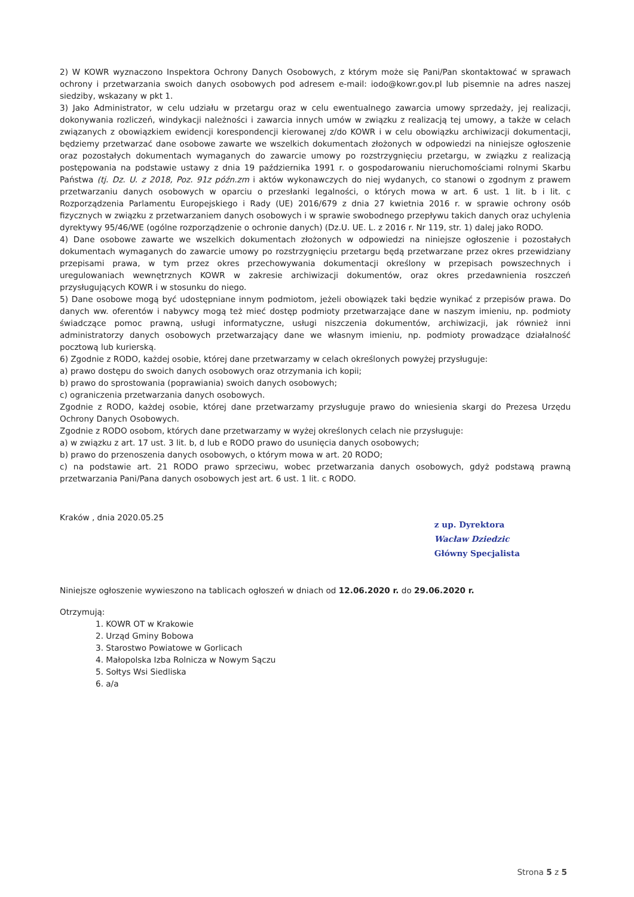2) W KOWR wyznaczono Inspektora Ochrony Danych Osobowych, z którym może się Pani/Pan skontaktować w sprawach ochrony i przetwarzania swoich danych osobowych pod adresem e-mail: iodo@kowr.gov.pl lub pisemnie na adres naszej siedziby, wskazany w pkt 1.
3) Jako Administrator, w celu udziału w przetargu oraz w celu ewentualnego zawarcia umowy sprzedaży, jej realizacji, dokonywania rozliczeń, windykacji należności i zawarcia innych umów w związku z realizacją tej umowy, a także w celach związanych z obowiązkiem ewidencji korespondencji kierowanej z/do KOWR i w celu obowiązku archiwizacji dokumentacji, będziemy przetwarzać dane osobowe zawarte we wszelkich dokumentach złożonych w odpowiedzi na niniejsze ogłoszenie oraz pozostałych dokumentach wymaganych do zawarcie umowy po rozstrzygnięciu przetargu, w związku z realizacją postępowania na podstawie ustawy z dnia 19 października 1991 r. o gospodarowaniu nieruchomościami rolnymi Skarbu Państwa (tj. Dz. U. z 2018, Poz. 91z późn.zm i aktów wykonawczych do niej wydanych, co stanowi o zgodnym z prawem przetwarzaniu danych osobowych w oparciu o przesłanki legalności, o których mowa w art. 6 ust. 1 lit. b i lit. c Rozporządzenia Parlamentu Europejskiego i Rady (UE) 2016/679 z dnia 27 kwietnia 2016 r. w sprawie ochrony osób fizycznych w związku z przetwarzaniem danych osobowych i w sprawie swobodnego przepływu takich danych oraz uchylenia dyrektywy 95/46/WE (ogólne rozporządzenie o ochronie danych) (Dz.U. UE. L. z 2016 r. Nr 119, str. 1) dalej jako RODO.
4) Dane osobowe zawarte we wszelkich dokumentach złożonych w odpowiedzi na niniejsze ogłoszenie i pozostałych dokumentach wymaganych do zawarcie umowy po rozstrzygnięciu przetargu będą przetwarzane przez okres przewidziany przepisami prawa, w tym przez okres przechowywania dokumentacji określony w przepisach powszechnych i uregulowaniach wewnętrznych KOWR w zakresie archiwizacji dokumentów, oraz okres przedawnienia roszczeń przysługujących KOWR i w stosunku do niego.
5) Dane osobowe mogą być udostępniane innym podmiotom, jeżeli obowiązek taki będzie wynikać z przepisów prawa. Do danych ww. oferentów i nabywcy mogą też mieć dostęp podmioty przetwarzające dane w naszym imieniu, np. podmioty świadczące pomoc prawną, usługi informatyczne, usługi niszczenia dokumentów, archiwizacji, jak również inni administratorzy danych osobowych przetwarzający dane we własnym imieniu, np. podmioty prowadzące działalność pocztową lub kurierską.
6) Zgodnie z RODO, każdej osobie, której dane przetwarzamy w celach określonych powyżej przysługuje:
a) prawo dostępu do swoich danych osobowych oraz otrzymania ich kopii;
b) prawo do sprostowania (poprawiania) swoich danych osobowych;
c) ograniczenia przetwarzania danych osobowych.
Zgodnie z RODO, każdej osobie, której dane przetwarzamy przysługuje prawo do wniesienia skargi do Prezesa Urzędu Ochrony Danych Osobowych.
Zgodnie z RODO osobom, których dane przetwarzamy w wyżej określonych celach nie przysługuje:
a) w związku z art. 17 ust. 3 lit. b, d lub e RODO prawo do usunięcia danych osobowych;
b) prawo do przenoszenia danych osobowych, o którym mowa w art. 20 RODO;
c) na podstawie art. 21 RODO prawo sprzeciwu, wobec przetwarzania danych osobowych, gdyż podstawą prawną przetwarzania Pani/Pana danych osobowych jest art. 6 ust. 1 lit. c RODO.
Kraków , dnia 2020.05.25
z up. Dyrektora
Wacław Dziedzic
Główny Specjalista
Niniejsze ogłoszenie wywieszono na tablicach ogłoszeń w dniach od 12.06.2020 r. do 29.06.2020 r.
Otrzymują:
1. KOWR OT w Krakowie
2. Urząd Gminy Bobowa
3. Starostwo Powiatowe w Gorlicach
4. Małopolska Izba Rolnicza w Nowym Sączu
5. Sołtys Wsi Siedliska
6. a/a
Strona 5 z 5